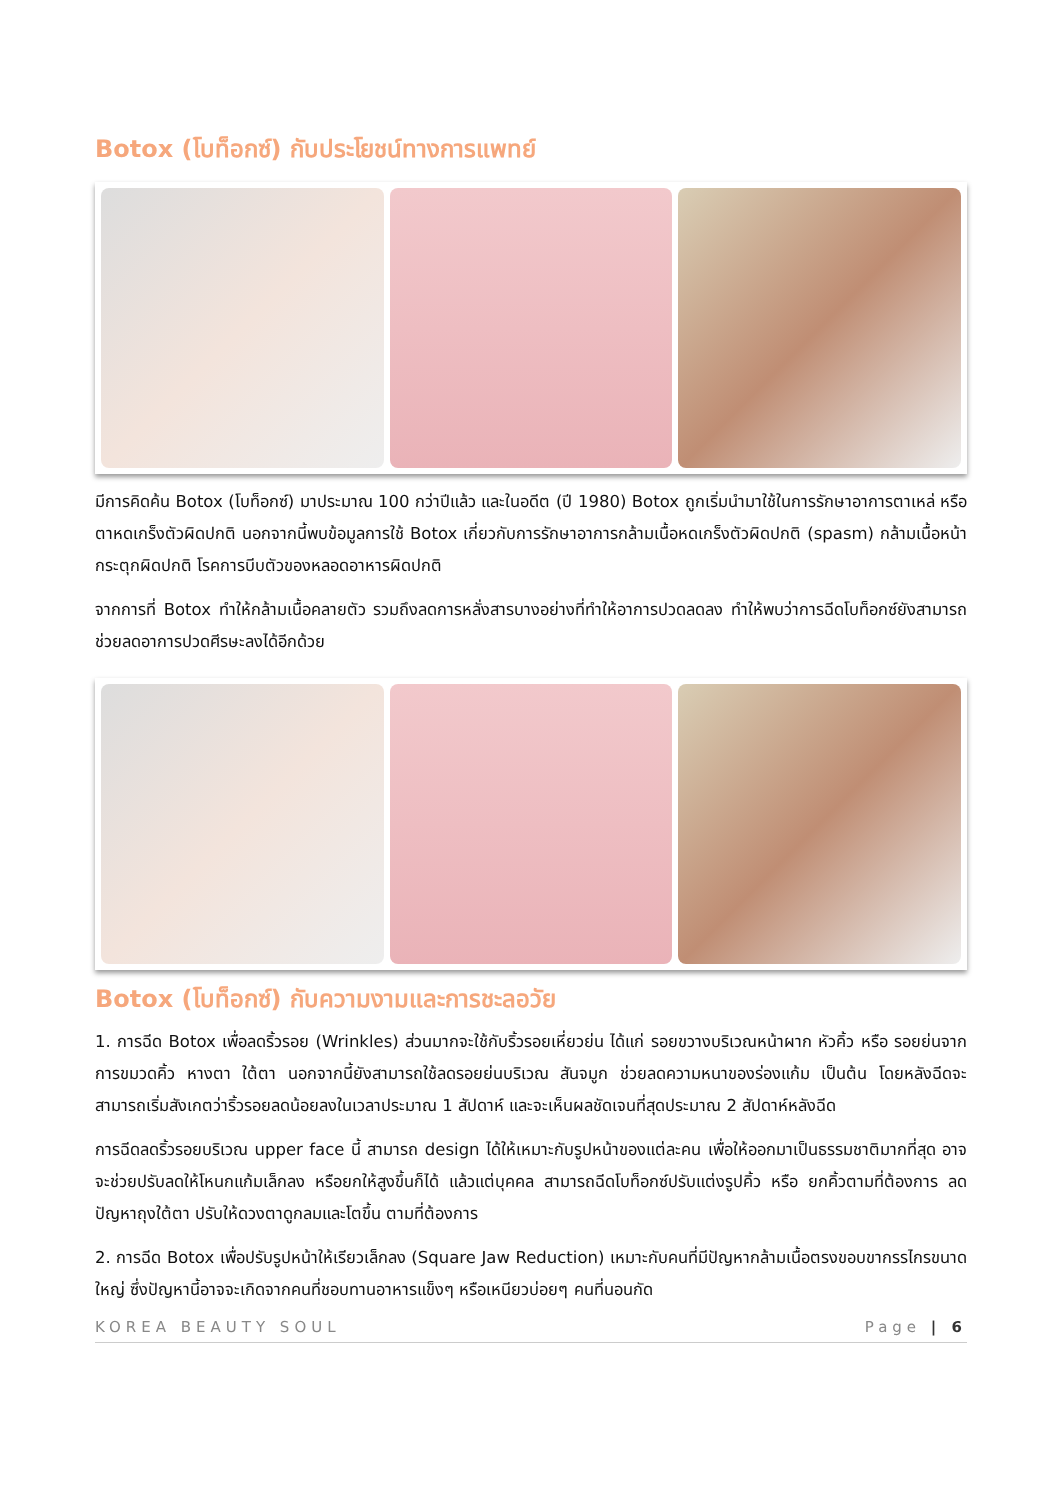Botox (โบท็อกซ์) กับประโยชน์ทางการแพทย์
มีการคิดค้น Botox (โบท็อกซ์) มาประมาณ 100 กว่าปีแล้ว และในอดีต (ปี 1980) Botox ถูกเริ่มนำมาใช้ในการรักษาอาการตาเหล่ หรือ ตาหดเกร็งตัวผิดปกติ นอกจากนี้พบข้อมูลการใช้ Botox เกี่ยวกับการรักษาอาการกล้ามเนื้อหดเกร็งตัวผิดปกติ (spasm) กล้ามเนื้อหน้ากระตุกผิดปกติ โรคการบีบตัวของหลอดอาหารผิดปกติ
จากการที่ Botox ทำให้กล้ามเนื้อคลายตัว รวมถึงลดการหลั่งสารบางอย่างที่ทำให้อาการปวดลดลง ทำให้พบว่าการฉีดโบท็อกซ์ยังสามารถช่วยลดอาการปวดศีรษะลงได้อีกด้วย
Botox (โบท็อกซ์) กับความงามและการชะลอวัย
1. การฉีด Botox เพื่อลดริ้วรอย (Wrinkles) ส่วนมากจะใช้กับริ้วรอยเหี่ยวย่น ได้แก่ รอยขวางบริเวณหน้าผาก หัวคิ้ว หรือ รอยย่นจากการขมวดคิ้ว หางตา ใต้ตา นอกจากนี้ยังสามารถใช้ลดรอยย่นบริเวณ สันจมูก ช่วยลดความหนาของร่องแก้ม เป็นต้น โดยหลังฉีดจะสามารถเริ่มสังเกตว่าริ้วรอยลดน้อยลงในเวลาประมาณ 1 สัปดาห์ และจะเห็นผลชัดเจนที่สุดประมาณ 2 สัปดาห์หลังฉีด
การฉีดลดริ้วรอยบริเวณ upper face นี้ สามารถ design ได้ให้เหมาะกับรูปหน้าของแต่ละคน เพื่อให้ออกมาเป็นธรรมชาติมากที่สุด อาจจะช่วยปรับลดให้โหนกแก้มเล็กลง หรือยกให้สูงขึ้นก็ได้ แล้วแต่บุคคล สามารถฉีดโบท็อกซ์ปรับแต่งรูปคิ้ว หรือ ยกคิ้วตามที่ต้องการ ลดปัญหาถุงใต้ตา ปรับให้ดวงตาดูกลมและโตขึ้น ตามที่ต้องการ
2. การฉีด Botox เพื่อปรับรูปหน้าให้เรียวเล็กลง (Square Jaw Reduction) เหมาะกับคนที่มีปัญหากล้ามเนื้อตรงขอบขากรรไกรขนาดใหญ่ ซึ่งปัญหานี้อาจจะเกิดจากคนที่ชอบทานอาหารแข็งๆ หรือเหนียวบ่อยๆ คนที่นอนกัด
KOREA BEAUTY SOUL Page | 6